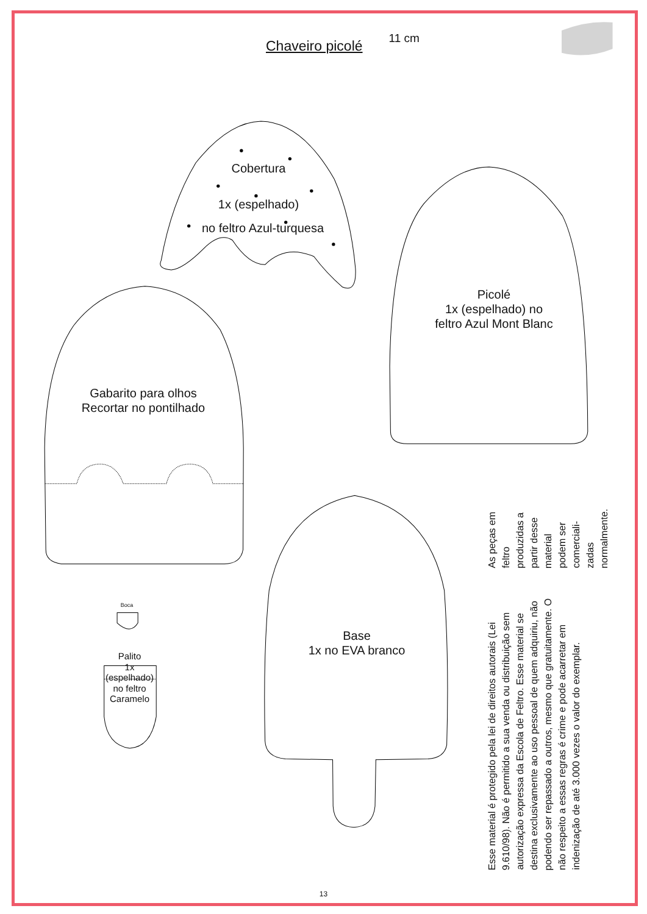Chaveiro picolé
11 cm
Cobertura
1x (espelhado)
no feltro Azul-turquesa
Picolé
1x (espelhado) no
feltro Azul Mont Blanc
Gabarito para olhos
Recortar no pontilhado
Boca
Palito
1x
(espelhado)
no feltro
Caramelo
Base
1x no EVA branco
Esse material é protegido pela lei de direitos autorais (Lei 9.610/98). Não é permitido a sua venda ou distribuição sem autorização expressa da Escola de Feltro. Esse material se destina exclusivamente ao uso pessoal de quem adquiriu, não podendo ser repassado a outros, mesmo que gratuitamente. O não respeito a essas regras é crime e pode acarretar em indenização de até 3.000 vezes o valor do exemplar.
As peças em feltro produzidas a partir desse material podem ser comerciali-zadas normalmente.
13